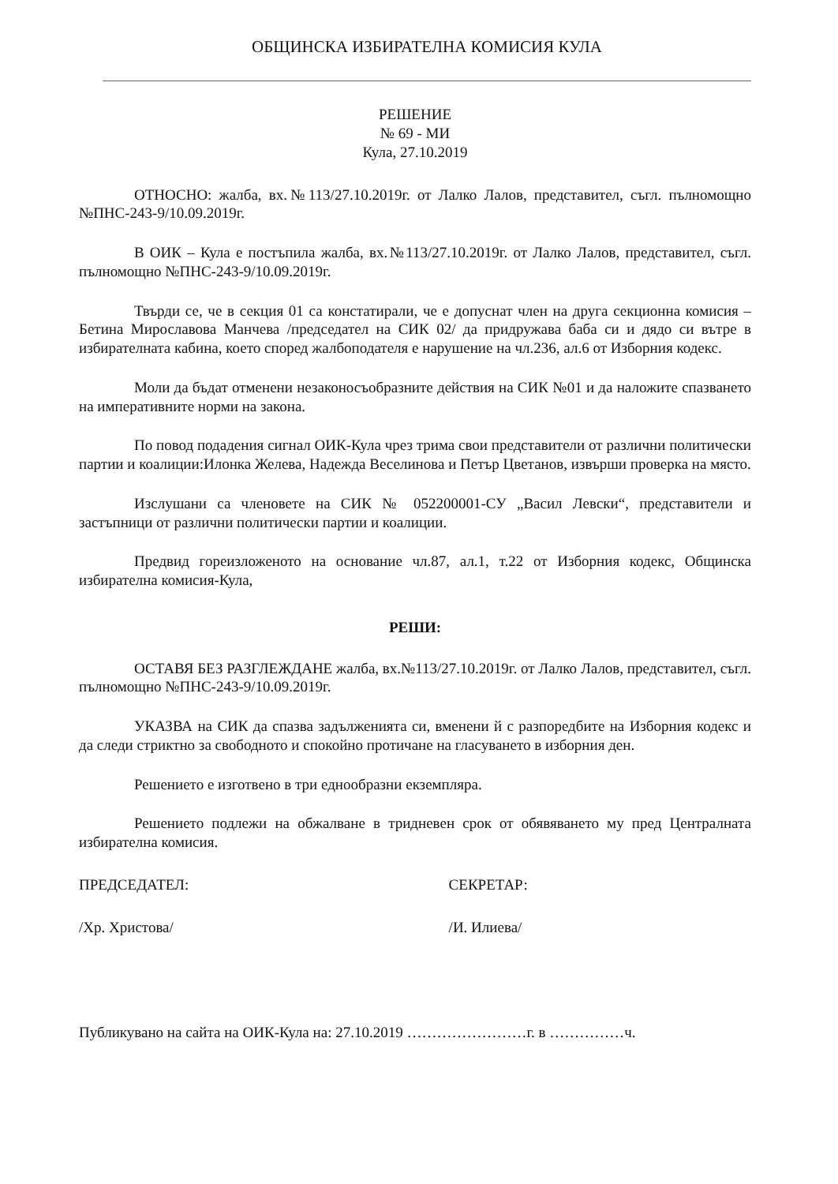ОБЩИНСКА ИЗБИРАТЕЛНА КОМИСИЯ КУЛА
РЕШЕНИЕ
№ 69 - МИ
Кула, 27.10.2019
ОТНОСНО: жалба, вх.№113/27.10.2019г. от Лалко Лалов, представител, съгл. пълномощно №ПНС-243-9/10.09.2019г.
В ОИК – Кула е постъпила жалба, вх.№113/27.10.2019г. от Лалко Лалов, представител, съгл. пълномощно №ПНС-243-9/10.09.2019г.
Твърди се, че в секция 01 са констатирали, че е допуснат член на друга секционна комисия – Бетина Мирославова Манчева /председател на СИК 02/ да придружава баба си и дядо си вътре в избирателната кабина, което според жалбоподателя е нарушение на чл.236, ал.6 от Изборния кодекс.
Моли да бъдат отменени незаконосъобразните действия на СИК №01 и да наложите спазването на императивните норми на закона.
По повод подадения сигнал ОИК-Кула чрез трима свои представители от различни политически партии и коалиции:Илонка Желева, Надежда Веселинова и Петър Цветанов, извърши проверка на място.
Изслушани са членовете на СИК № 052200001-СУ „Васил Левски“, представители и застъпници от различни политически партии и коалиции.
Предвид гореизложеното на основание чл.87, ал.1, т.22 от Изборния кодекс, Общинска избирателна комисия-Кула,
РЕШИ:
ОСТАВЯ БЕЗ РАЗГЛЕЖДАНЕ жалба, вх.№113/27.10.2019г. от Лалко Лалов, представител, съгл. пълномощно №ПНС-243-9/10.09.2019г.
УКАЗВА на СИК да спазва задълженията си, вменени й с разпоредбите на Изборния кодекс и да следи стриктно за свободното и спокойно протичане на гласуването в изборния ден.
Решението е изготвено в три еднообразни екземпляра.
Решението подлежи на обжалване в тридневен срок от обявяването му пред Централната избирателна комисия.
ПРЕДСЕДАТЕЛ:
/Хр. Христова/
СЕКРЕТАР:
/И. Илиева/
Публикувано на сайта на ОИК-Кула на: 27.10.2019 ……………………г. в ……………ч.